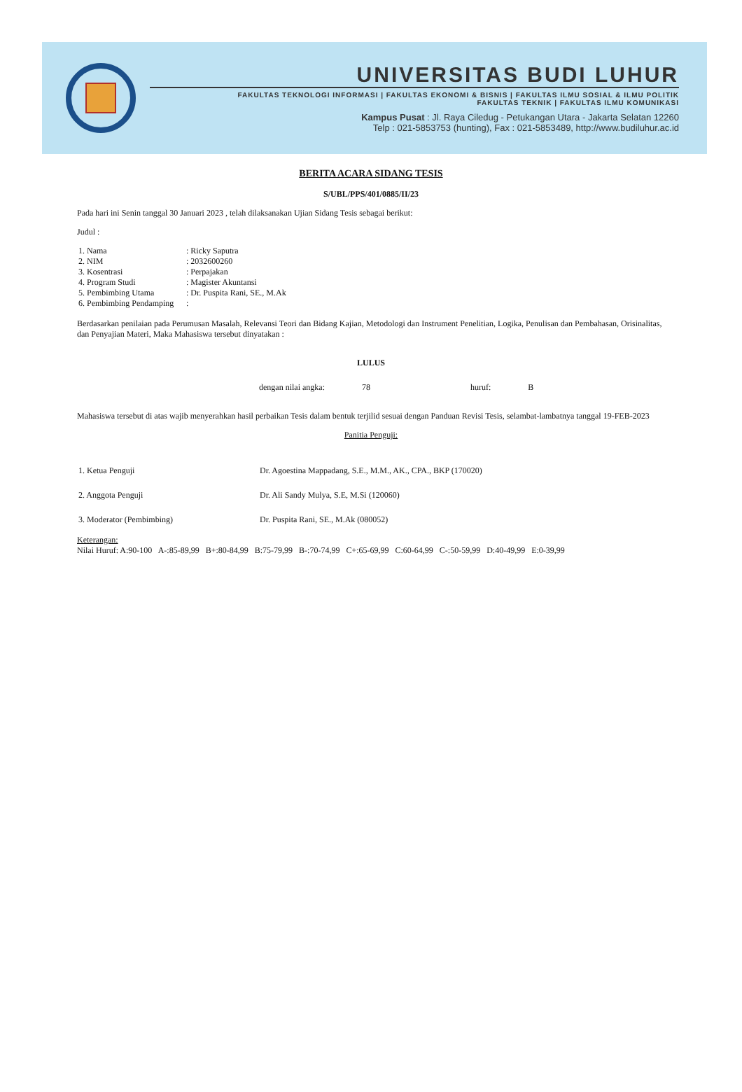UNIVERSITAS BUDI LUHUR
FAKULTAS TEKNOLOGI INFORMASI | FAKULTAS EKONOMI & BISNIS | FAKULTAS ILMU SOSIAL & ILMU POLITIK
FAKULTAS TEKNIK | FAKULTAS ILMU KOMUNIKASI
Kampus Pusat : Jl. Raya Ciledug - Petukangan Utara - Jakarta Selatan 12260
Telp : 021-5853753 (hunting), Fax : 021-5853489, http://www.budiluhur.ac.id
BERITA ACARA SIDANG TESIS
S/UBL/PPS/401/0885/II/23
Pada hari ini Senin tanggal 30 Januari 2023 , telah dilaksanakan Ujian Sidang Tesis sebagai berikut:
Judul :
| 1. Nama | : Ricky Saputra |
| 2. NIM | : 2032600260 |
| 3. Kosentrasi | : Perpajakan |
| 4. Program Studi | : Magister Akuntansi |
| 5. Pembimbing Utama | : Dr. Puspita Rani, SE., M.Ak |
| 6. Pembimbing Pendamping | : |
Berdasarkan penilaian pada Perumusan Masalah, Relevansi Teori dan Bidang Kajian, Metodologi dan Instrument Penelitian, Logika, Penulisan dan Pembahasan, Orisinalitas, dan Penyajian Materi, Maka Mahasiswa tersebut dinyatakan :
LULUS
dengan nilai angka: 78 huruf: B
Mahasiswa tersebut di atas wajib menyerahkan hasil perbaikan Tesis dalam bentuk terjilid sesuai dengan Panduan Revisi Tesis, selambat-lambatnya tanggal 19-FEB-2023
Panitia Penguji:
| 1. Ketua Penguji | Dr. Agoestina Mappadang, S.E., M.M., AK., CPA., BKP (170020) |
| 2. Anggota Penguji | Dr. Ali Sandy Mulya, S.E, M.Si (120060) |
| 3. Moderator (Pembimbing) | Dr. Puspita Rani, SE., M.Ak (080052) |
Keterangan:
Nilai Huruf: A:90-100 A-:85-89,99 B+:80-84,99 B:75-79,99 B-:70-74,99 C+:65-69,99 C:60-64,99 C-:50-59,99 D:40-49,99 E:0-39,99